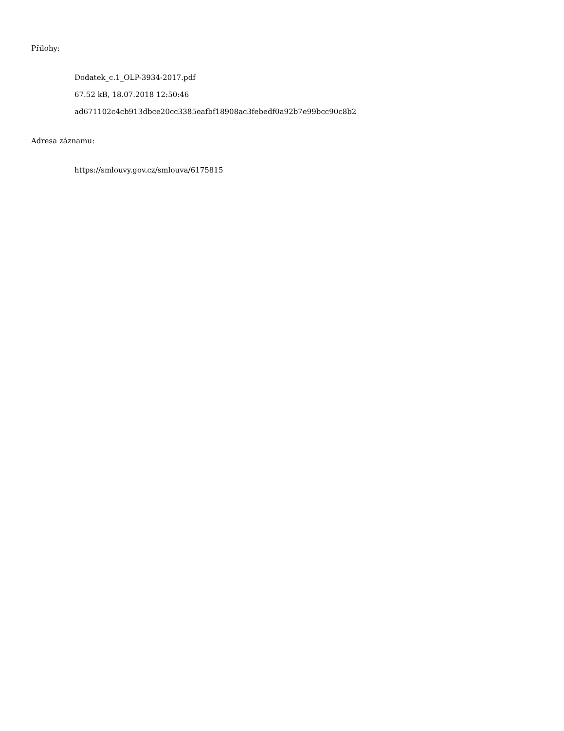Přílohy:
Dodatek_c.1_OLP-3934-2017.pdf
67.52 kB, 18.07.2018 12:50:46
ad671102c4cb913dbce20cc3385eafbf18908ac3febedf0a92b7e99bcc90c8b2
Adresa záznamu:
https://smlouvy.gov.cz/smlouva/6175815